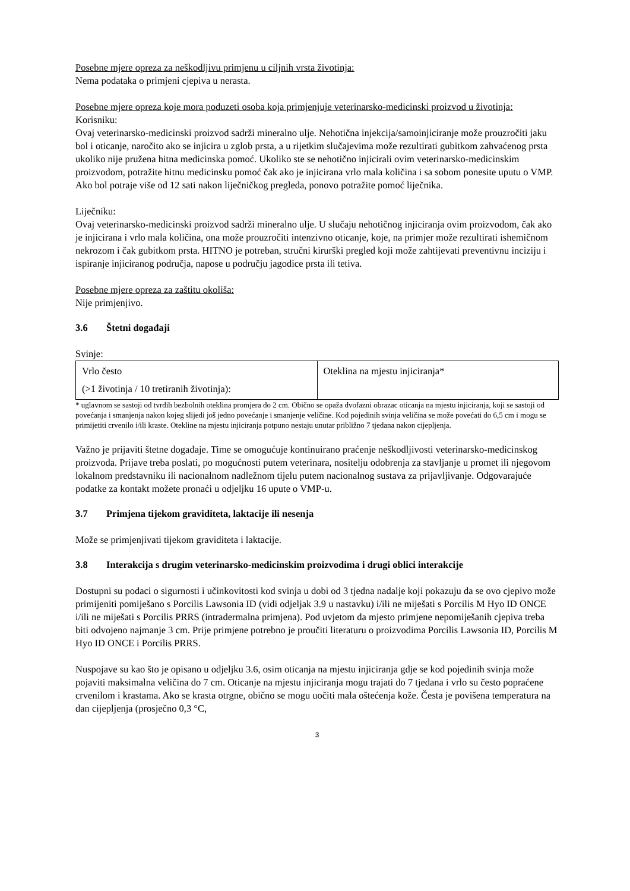Posebne mjere opreza za neškodljivu primjenu u ciljnih vrsta životinja:
Nema podataka o primjeni cjepiva u nerasta.
Posebne mjere opreza koje mora poduzeti osoba koja primjenjuje veterinarsko-medicinski proizvod u životinja:
Korisniku:
Ovaj veterinarsko-medicinski proizvod sadrži mineralno ulje. Nehotična injekcija/samoinjiciranje može prouzročiti jaku bol i oticanje, naročito ako se injicira u zglob prsta, a u rijetkim slučajevima može rezultirati gubitkom zahvaćenog prsta ukoliko nije pružena hitna medicinska pomoć. Ukoliko ste se nehotično injicirali ovim veterinarsko-medicinskim proizvodom, potražite hitnu medicinsku pomoć čak ako je injicirana vrlo mala količina i sa sobom ponesite uputu o VMP. Ako bol potraje više od 12 sati nakon liječničkog pregleda, ponovo potražite pomoć liječnika.
Liječniku:
Ovaj veterinarsko-medicinski proizvod sadrži mineralno ulje. U slučaju nehotičnog injiciranja ovim proizvodom, čak ako je injicirana i vrlo mala količina, ona može prouzročiti intenzivno oticanje, koje, na primjer može rezultirati ishemičnom nekrozom i čak gubitkom prsta. HITNO je potreban, stručni kirurški pregled koji može zahtijevati preventivnu inciziju i ispiranje injiciranog područja, napose u području jagodice prsta ili tetiva.
Posebne mjere opreza za zaštitu okoliša:
Nije primjenjivo.
3.6 Štetni događaji
Svinje:
| Vrlo često (>1 životinja / 10 tretiranih životinja): | Oteklina na mjestu injiciranja* |
* uglavnom se sastoji od tvrdih bezbolnih oteklina promjera do 2 cm. Obično se opaža dvofazni obrazac oticanja na mjestu injiciranja, koji se sastoji od povećanja i smanjenja nakon kojeg slijedi još jedno povećanje i smanjenje veličine. Kod pojedinih svinja veličina se može povećati do 6,5 cm i mogu se primijetiti crvenilo i/ili kraste. Otekline na mjestu injiciranja potpuno nestaju unutar približno 7 tjedana nakon cijepljenja.
Važno je prijaviti štetne događaje. Time se omogućuje kontinuirano praćenje neškodljivosti veterinarsko-medicinskog proizvoda. Prijave treba poslati, po mogućnosti putem veterinara, nositelju odobrenja za stavljanje u promet ili njegovom lokalnom predstavniku ili nacionalnom nadležnom tijelu putem nacionalnog sustava za prijavljivanje. Odgovarajuće podatke za kontakt možete pronaći u odjeljku 16 upute o VMP-u.
3.7 Primjena tijekom graviditeta, laktacije ili nesenja
Može se primjenjivati tijekom graviditeta i laktacije.
3.8 Interakcija s drugim veterinarsko-medicinskim proizvodima i drugi oblici interakcije
Dostupni su podaci o sigurnosti i učinkovitosti kod svinja u dobi od 3 tjedna nadalje koji pokazuju da se ovo cjepivo može primijeniti pomiješano s Porcilis Lawsonia ID (vidi odjeljak 3.9 u nastavku) i/ili ne miješati s Porcilis M Hyo ID ONCE i/ili ne miješati s Porcilis PRRS (intradermalna primjena). Pod uvjetom da mjesto primjene nepomiješanih cjepiva treba biti odvojeno najmanje 3 cm. Prije primjene potrebno je proučiti literaturu o proizvodima Porcilis Lawsonia ID, Porcilis M Hyo ID ONCE i Porcilis PRRS.
Nuspojave su kao što je opisano u odjeljku 3.6, osim oticanja na mjestu injiciranja gdje se kod pojedinih svinja može pojaviti maksimalna veličina do 7 cm. Oticanje na mjestu injiciranja mogu trajati do 7 tjedana i vrlo su često popraćene crvenilom i krastama. Ako se krasta otrgne, obično se mogu uočiti mala oštećenja kože. Česta je povišena temperatura na dan cijepljenja (prosječno 0,3 °C,
3